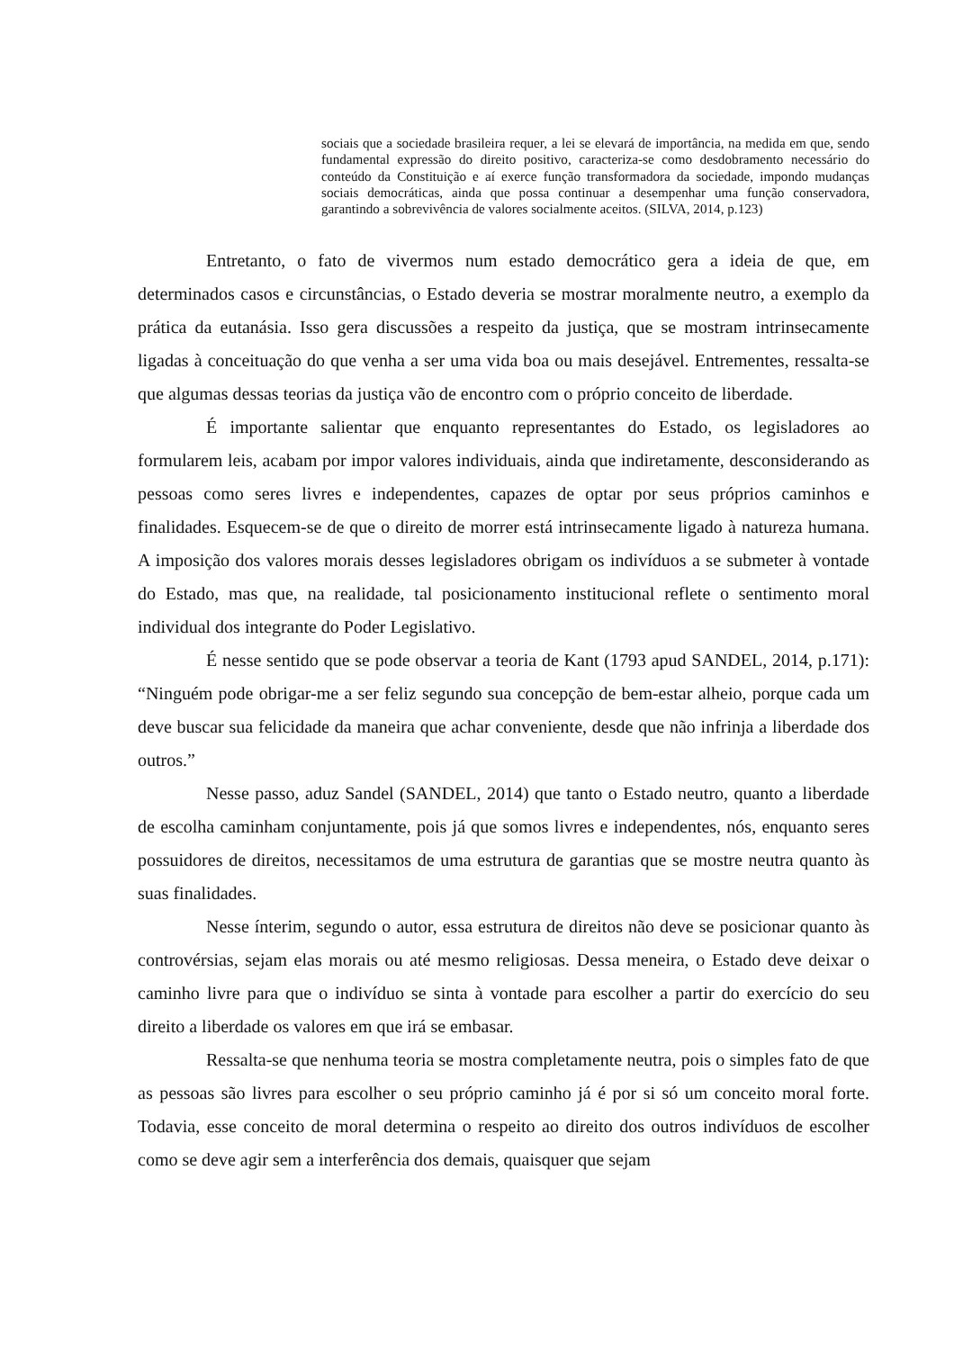sociais que a sociedade brasileira requer, a lei se elevará de importância, na medida em que, sendo fundamental expressão do direito positivo, caracteriza-se como desdobramento necessário do conteúdo da Constituição e aí exerce função transformadora da sociedade, impondo mudanças sociais democráticas, ainda que possa continuar a desempenhar uma função conservadora, garantindo a sobrevivência de valores socialmente aceitos. (SILVA, 2014, p.123)
Entretanto, o fato de vivermos num estado democrático gera a ideia de que, em determinados casos e circunstâncias, o Estado deveria se mostrar moralmente neutro, a exemplo da prática da eutanásia. Isso gera discussões a respeito da justiça, que se mostram intrinsecamente ligadas à conceituação do que venha a ser uma vida boa ou mais desejável. Entrementes, ressalta-se que algumas dessas teorias da justiça vão de encontro com o próprio conceito de liberdade.
É importante salientar que enquanto representantes do Estado, os legisladores ao formularem leis, acabam por impor valores individuais, ainda que indiretamente, desconsiderando as pessoas como seres livres e independentes, capazes de optar por seus próprios caminhos e finalidades. Esquecem-se de que o direito de morrer está intrinsecamente ligado à natureza humana. A imposição dos valores morais desses legisladores obrigam os indivíduos a se submeter à vontade do Estado, mas que, na realidade, tal posicionamento institucional reflete o sentimento moral individual dos integrante do Poder Legislativo.
É nesse sentido que se pode observar a teoria de Kant (1793 apud SANDEL, 2014, p.171): “Ninguém pode obrigar-me a ser feliz segundo sua concepção de bem-estar alheio, porque cada um deve buscar sua felicidade da maneira que achar conveniente, desde que não infrinja a liberdade dos outros.”
Nesse passo, aduz Sandel (SANDEL, 2014) que tanto o Estado neutro, quanto a liberdade de escolha caminham conjuntamente, pois já que somos livres e independentes, nós, enquanto seres possuidores de direitos, necessitamos de uma estrutura de garantias que se mostre neutra quanto às suas finalidades.
Nesse ínterim, segundo o autor, essa estrutura de direitos não deve se posicionar quanto às controvérsias, sejam elas morais ou até mesmo religiosas. Dessa meneira, o Estado deve deixar o caminho livre para que o indivíduo se sinta à vontade para escolher a partir do exercício do seu direito a liberdade os valores em que irá se embasar.
Ressalta-se que nenhuma teoria se mostra completamente neutra, pois o simples fato de que as pessoas são livres para escolher o seu próprio caminho já é por si só um conceito moral forte. Todavia, esse conceito de moral determina o respeito ao direito dos outros indivíduos de escolher como se deve agir sem a interferência dos demais, quaisquer que sejam